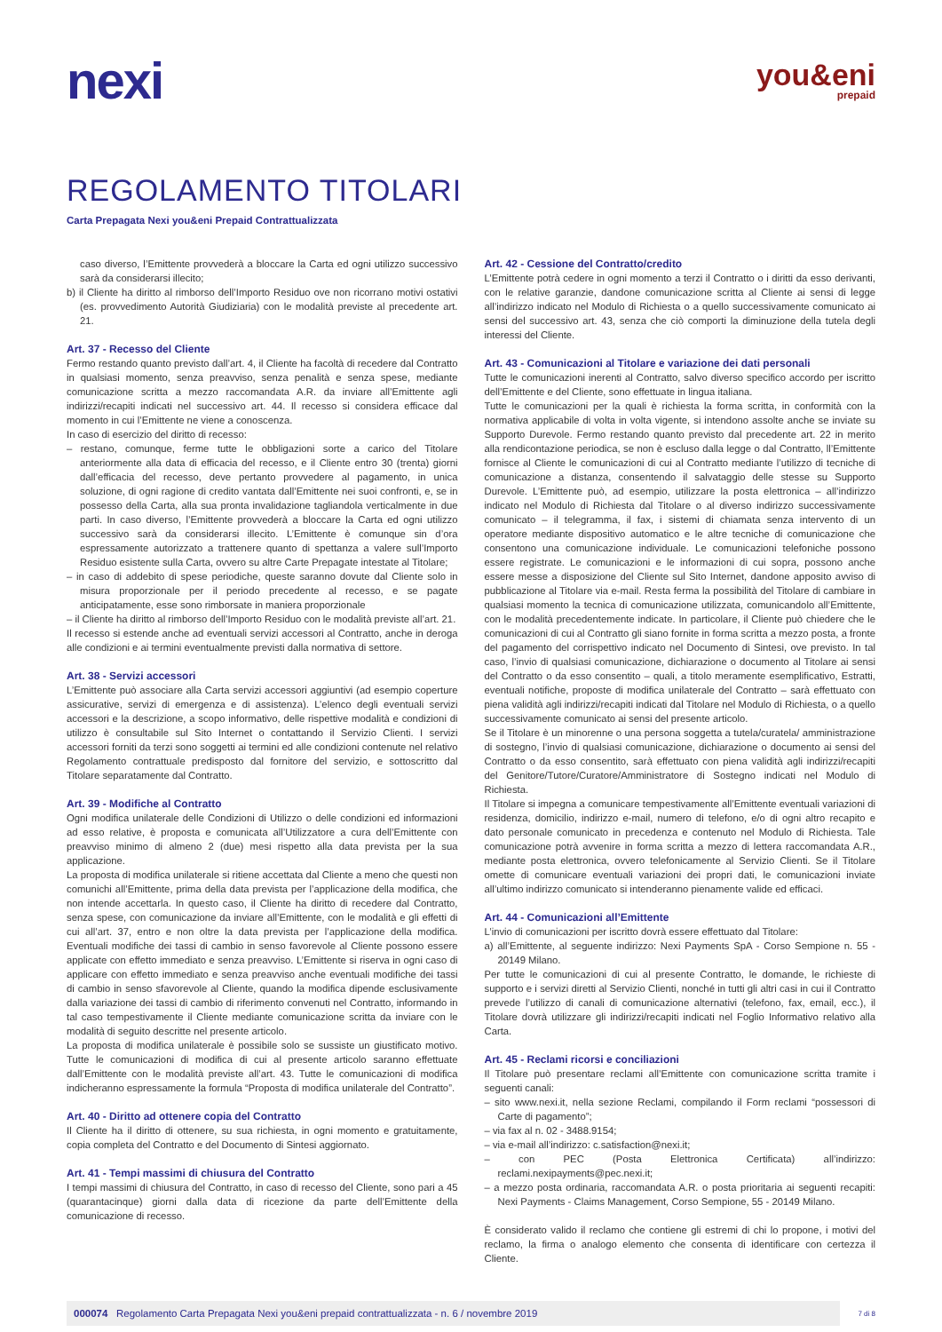nexi
you&eni
prepaid
REGOLAMENTO TITOLARI
Carta Prepagata Nexi you&eni Prepaid Contrattualizzata
caso diverso, l’Emittente provvederà a bloccare la Carta ed ogni utilizzo successivo sarà da considerarsi illecito;
b) il Cliente ha diritto al rimborso dell’Importo Residuo ove non ricorrano motivi ostativi (es. provvedimento Autorità Giudiziaria) con le modalità previste al precedente art. 21.
Art. 37 - Recesso del Cliente
Fermo restando quanto previsto dall’art. 4, il Cliente ha facoltà di recedere dal Contratto in qualsiasi momento, senza preavviso, senza penalità e senza spese, mediante comunicazione scritta a mezzo raccomandata A.R. da inviare all’Emittente agli indirizzi/recapiti indicati nel successivo art. 44. Il recesso si considera efficace dal momento in cui l’Emittente ne viene a conoscenza.
In caso di esercizio del diritto di recesso:
– restano, comunque, ferme tutte le obbligazioni sorte a carico del Titolare anteriormente alla data di efficacia del recesso, e il Cliente entro 30 (trenta) giorni dall’efficacia del recesso, deve pertanto provvedere al pagamento, in unica soluzione, di ogni ragione di credito vantata dall’Emittente nei suoi confronti, e, se in possesso della Carta, alla sua pronta invalidazione tagliandola verticalmente in due parti. In caso diverso, l’Emittente provvederà a bloccare la Carta ed ogni utilizzo successivo sarà da considerarsi illecito. L’Emittente è comunque sin d’ora espressamente autorizzato a trattenere quanto di spettanza a valere sull’Importo Residuo esistente sulla Carta, ovvero su altre Carte Prepagate intestate al Titolare;
– in caso di addebito di spese periodiche, queste saranno dovute dal Cliente solo in misura proporzionale per il periodo precedente al recesso, e se pagate anticipatamente, esse sono rimborsate in maniera proporzionale
– il Cliente ha diritto al rimborso dell’Importo Residuo con le modalità previste all’art. 21.
Il recesso si estende anche ad eventuali servizi accessori al Contratto, anche in deroga alle condizioni e ai termini eventualmente previsti dalla normativa di settore.
Art. 38 - Servizi accessori
L’Emittente può associare alla Carta servizi accessori aggiuntivi (ad esempio coperture assicurative, servizi di emergenza e di assistenza). L’elenco degli eventuali servizi accessori e la descrizione, a scopo informativo, delle rispettive modalità e condizioni di utilizzo è consultabile sul Sito Internet o contattando il Servizio Clienti. I servizi accessori forniti da terzi sono soggetti ai termini ed alle condizioni contenute nel relativo Regolamento contrattuale predisposto dal fornitore del servizio, e sottoscritto dal Titolare separatamente dal Contratto.
Art. 39 - Modifiche al Contratto
Ogni modifica unilaterale delle Condizioni di Utilizzo o delle condizioni ed informazioni ad esso relative, è proposta e comunicata all’Utilizzatore a cura dell’Emittente con preavviso minimo di almeno 2 (due) mesi rispetto alla data prevista per la sua applicazione.
La proposta di modifica unilaterale si ritiene accettata dal Cliente a meno che questi non comunichi all’Emittente, prima della data prevista per l’applicazione della modifica, che non intende accettarla. In questo caso, il Cliente ha diritto di recedere dal Contratto, senza spese, con comunicazione da inviare all’Emittente, con le modalità e gli effetti di cui all’art. 37, entro e non oltre la data prevista per l’applicazione della modifica. Eventuali modifiche dei tassi di cambio in senso favorevole al Cliente possono essere applicate con effetto immediato e senza preavviso. L’Emittente si riserva in ogni caso di applicare con effetto immediato e senza preavviso anche eventuali modifiche dei tassi di cambio in senso sfavorevole al Cliente, quando la modifica dipende esclusivamente dalla variazione dei tassi di cambio di riferimento convenuti nel Contratto, informando in tal caso tempestivamente il Cliente mediante comunicazione scritta da inviare con le modalità di seguito descritte nel presente articolo.
La proposta di modifica unilaterale è possibile solo se sussiste un giustificato motivo. Tutte le comunicazioni di modifica di cui al presente articolo saranno effettuate dall’Emittente con le modalità previste all’art. 43. Tutte le comunicazioni di modifica indicheranno espressamente la formula “Proposta di modifica unilaterale del Contratto”.
Art. 40 - Diritto ad ottenere copia del Contratto
Il Cliente ha il diritto di ottenere, su sua richiesta, in ogni momento e gratuitamente, copia completa del Contratto e del Documento di Sintesi aggiornato.
Art. 41 - Tempi massimi di chiusura del Contratto
I tempi massimi di chiusura del Contratto, in caso di recesso del Cliente, sono pari a 45 (quarantacinque) giorni dalla data di ricezione da parte dell’Emittente della comunicazione di recesso.
Art. 42 - Cessione del Contratto/credito
L’Emittente potrà cedere in ogni momento a terzi il Contratto o i diritti da esso derivanti, con le relative garanzie, dandone comunicazione scritta al Cliente ai sensi di legge all’indirizzo indicato nel Modulo di Richiesta o a quello successivamente comunicato ai sensi del successivo art. 43, senza che ciò comporti la diminuzione della tutela degli interessi del Cliente.
Art. 43 - Comunicazioni al Titolare e variazione dei dati personali
Tutte le comunicazioni inerenti al Contratto, salvo diverso specifico accordo per iscritto dell’Emittente e del Cliente, sono effettuate in lingua italiana.
Tutte le comunicazioni per la quali è richiesta la forma scritta, in conformità con la normativa applicabile di volta in volta vigente, si intendono assolte anche se inviate su Supporto Durevole. Fermo restando quanto previsto dal precedente art. 22 in merito alla rendicontazione periodica, se non è escluso dalla legge o dal Contratto, ll’Emittente fornisce al Cliente le comunicazioni di cui al Contratto mediante l’utilizzo di tecniche di comunicazione a distanza, consentendo il salvataggio delle stesse su Supporto Durevole. L’Emittente può, ad esempio, utilizzare la posta elettronica – all’indirizzo indicato nel Modulo di Richiesta dal Titolare o al diverso indirizzo successivamente comunicato – il telegramma, il fax, i sistemi di chiamata senza intervento di un operatore mediante dispositivo automatico e le altre tecniche di comunicazione che consentono una comunicazione individuale. Le comunicazioni telefoniche possono essere registrate. Le comunicazioni e le informazioni di cui sopra, possono anche essere messe a disposizione del Cliente sul Sito Internet, dandone apposito avviso di pubblicazione al Titolare via e-mail. Resta ferma la possibilità del Titolare di cambiare in qualsiasi momento la tecnica di comunicazione utilizzata, comunicandolo all’Emittente, con le modalità precedentemente indicate. In particolare, il Cliente può chiedere che le comunicazioni di cui al Contratto gli siano fornite in forma scritta a mezzo posta, a fronte del pagamento del corrispettivo indicato nel Documento di Sintesi, ove previsto. In tal caso, l’invio di qualsiasi comunicazione, dichiarazione o documento al Titolare ai sensi del Contratto o da esso consentito – quali, a titolo meramente esemplificativo, Estratti, eventuali notifiche, proposte di modifica unilaterale del Contratto – sarà effettuato con piena validità agli indirizzi/recapiti indicati dal Titolare nel Modulo di Richiesta, o a quello successivamente comunicato ai sensi del presente articolo.
Se il Titolare è un minorenne o una persona soggetta a tutela/curatela/ amministrazione di sostegno, l’invio di qualsiasi comunicazione, dichiarazione o documento ai sensi del Contratto o da esso consentito, sarà effettuato con piena validità agli indirizzi/recapiti del Genitore/Tutore/Curatore/Amministratore di Sostegno indicati nel Modulo di Richiesta.
Il Titolare si impegna a comunicare tempestivamente all’Emittente eventuali variazioni di residenza, domicilio, indirizzo e-mail, numero di telefono, e/o di ogni altro recapito e dato personale comunicato in precedenza e contenuto nel Modulo di Richiesta. Tale comunicazione potrà avvenire in forma scritta a mezzo di lettera raccomandata A.R., mediante posta elettronica, ovvero telefonicamente al Servizio Clienti. Se il Titolare omette di comunicare eventuali variazioni dei propri dati, le comunicazioni inviate all’ultimo indirizzo comunicato si intenderanno pienamente valide ed efficaci.
Art. 44 - Comunicazioni all’Emittente
L’invio di comunicazioni per iscritto dovrà essere effettuato dal Titolare:
a) all’Emittente, al seguente indirizzo: Nexi Payments SpA - Corso Sempione n. 55 - 20149 Milano.
Per tutte le comunicazioni di cui al presente Contratto, le domande, le richieste di supporto e i servizi diretti al Servizio Clienti, nonché in tutti gli altri casi in cui il Contratto prevede l’utilizzo di canali di comunicazione alternativi (telefono, fax, email, ecc.), il Titolare dovrà utilizzare gli indirizzi/recapiti indicati nel Foglio Informativo relativo alla Carta.
Art. 45 - Reclami ricorsi e conciliazioni
Il Titolare può presentare reclami all’Emittente con comunicazione scritta tramite i seguenti canali:
– sito www.nexi.it, nella sezione Reclami, compilando il Form reclami “possessori di Carte di pagamento”;
– via fax al n. 02 - 3488.9154;
– via e-mail all’indirizzo: c.satisfaction@nexi.it;
– con PEC (Posta Elettronica Certificata) all’indirizzo: reclami.nexipayments@pec.nexi.it;
– a mezzo posta ordinaria, raccomandata A.R. o posta prioritaria ai seguenti recapiti: Nexi Payments - Claims Management, Corso Sempione, 55 - 20149 Milano.
È considerato valido il reclamo che contiene gli estremi di chi lo propone, i motivi del reclamo, la firma o analogo elemento che consenta di identificare con certezza il Cliente.
000074 Regolamento Carta Prepagata Nexi you&eni prepaid contrattualizzata - n. 6 / novembre 2019
7 di 8